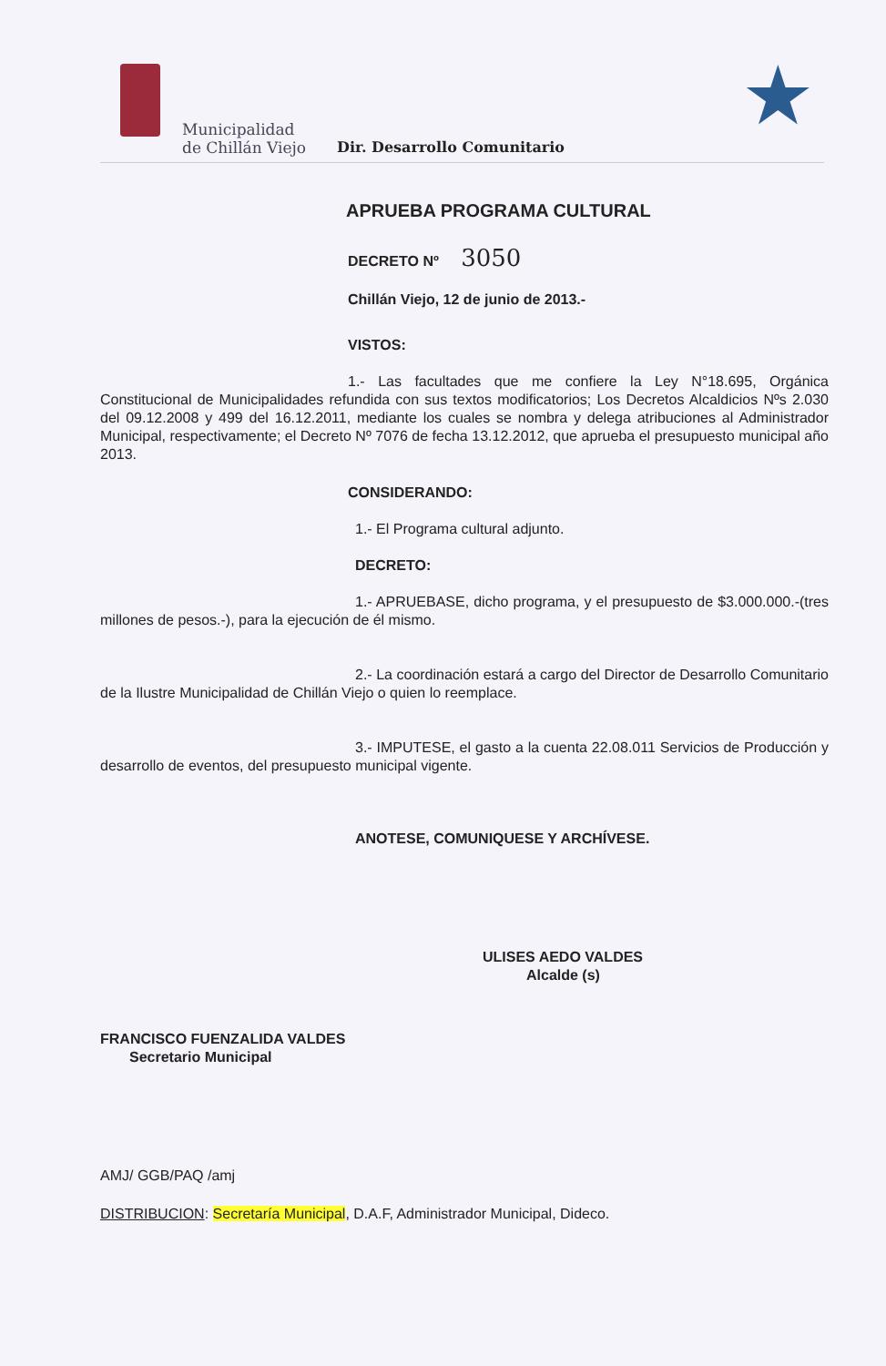Municipalidad
de Chillán Viejo
Dir. Desarrollo Comunitario ★
APRUEBA PROGRAMA CULTURAL
DECRETO Nº 3050
Chillán Viejo, 12 de junio de 2013.-
VISTOS:
1.- Las facultades que me confiere la Ley N°18.695, Orgánica Constitucional de Municipalidades refundida con sus textos modificatorios; Los Decretos Alcaldicios Nºs 2.030 del 09.12.2008 y 499 del 16.12.2011, mediante los cuales se nombra y delega atribuciones al Administrador Municipal, respectivamente; el Decreto Nº 7076 de fecha 13.12.2012, que aprueba el presupuesto municipal año 2013.
CONSIDERANDO:
1.- El Programa cultural adjunto.
DECRETO:
1.- APRUEBASE, dicho programa, y el presupuesto de $3.000.000.-(tres millones de pesos.-), para la ejecución de él mismo.
2.- La coordinación estará a cargo del Director de Desarrollo Comunitario de la Ilustre Municipalidad de Chillán Viejo o quien lo reemplace.
3.- IMPUTESE, el gasto a la cuenta 22.08.011 Servicios de Producción y desarrollo de eventos, del presupuesto municipal vigente.
ANOTESE, COMUNIQUESE Y ARCHÍVESE.
FRANCISCO FUENZALIDA VALDES
Secretario Municipal
ULISES AEDO VALDES
Alcalde (s)
AMJ/ GGB/PAQ /amj
DISTRIBUCION: Secretaría Municipal, D.A.F, Administrador Municipal, Dideco.